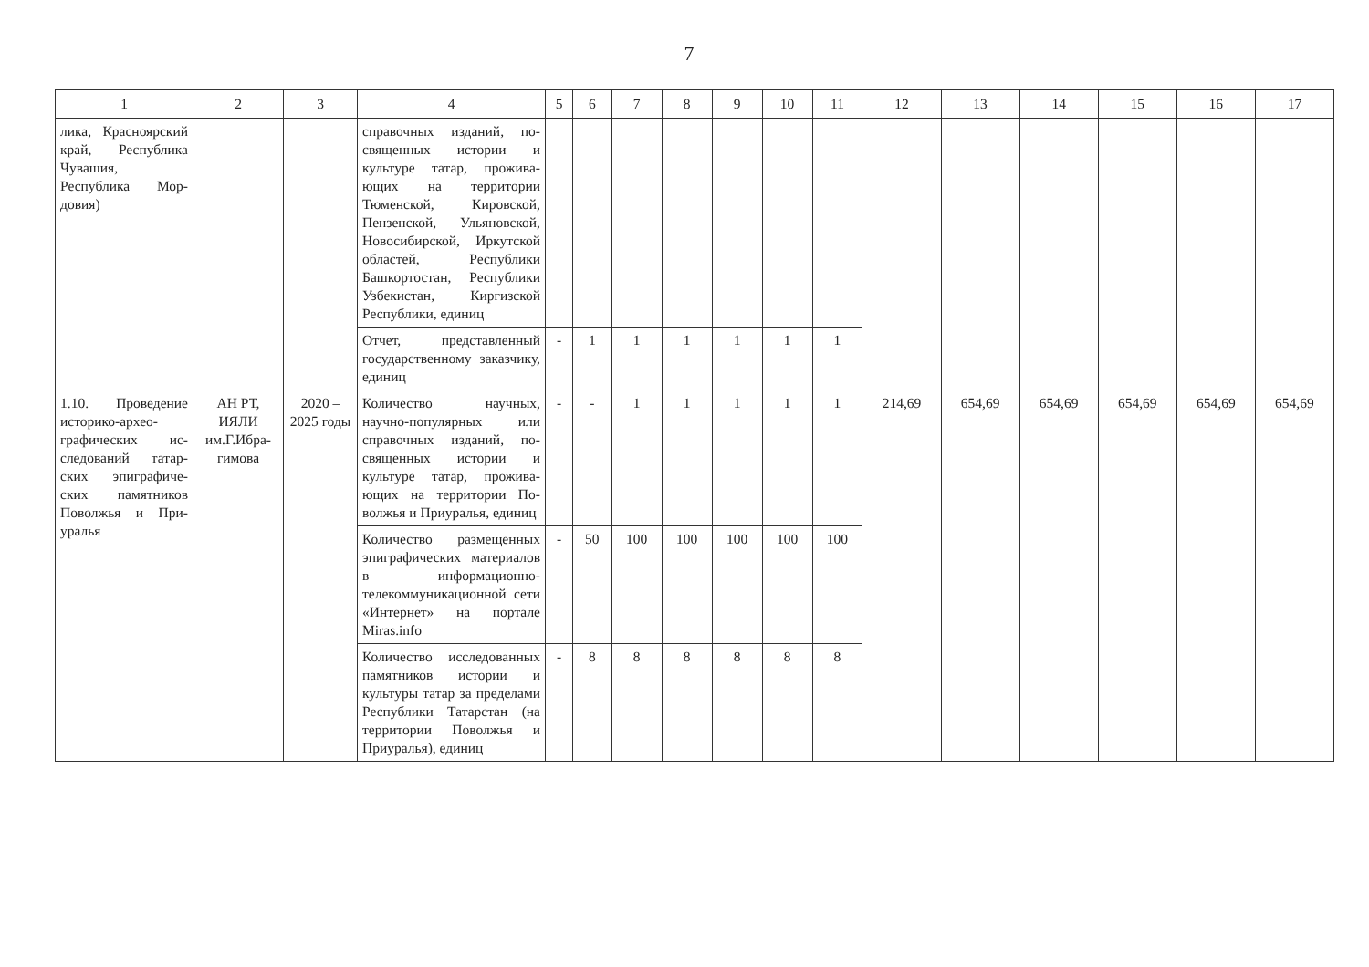7
| 1 | 2 | 3 | 4 | 5 | 6 | 7 | 8 | 9 | 10 | 11 | 12 | 13 | 14 | 15 | 16 | 17 |
| --- | --- | --- | --- | --- | --- | --- | --- | --- | --- | --- | --- | --- | --- | --- | --- | --- |
| лика, Краснояр­ский край, Рес­публика Чувашия, Республика Мор­довия) | | | справочных изданий, по­священных истории и культуре татар, прожива­ющих на территории Тюменской, Кировской, Пензенской, Ульянов­ской, Новосибирской, Иркутской областей, Рес­публики Башкортостан, Республики Узбекистан, Киргизской Республики, единиц | | | | | | | | | | | | | |
| | | | Отчет, представленный государственному заказ­чику, единиц | - | 1 | 1 | 1 | 1 | 1 | 1 | | | | | | |
| 1.10. Проведение историко-архео­графических ис­следований татар­ских эпиграфиче­ских памятников Поволжья и При­уралья | АН РТ, ИЯЛИ им.Г.Ибра­гимова | 2020 – 2025 годы | Количество научных, научно-популярных или справочных изданий, по­священных истории и культуре татар, прожива­ющих на территории По­волжья и Приуралья, еди­ниц | - | - | 1 | 1 | 1 | 1 | 1 | 214,69 | 654,69 | 654,69 | 654,69 | 654,69 | 654,69 |
| | | | Количество размещен­ных эпиграфических ма­териалов в информаци­онно-телекоммуникаци­онной сети «Интернет» на портале Miras.info | - | 50 | 100 | 100 | 100 | 100 | 100 | | | | | | |
| | | | Количество исследован­ных памятников истории и культуры татар за пре­делами Республики Та­тарстан (на территории Поволжья и Приуралья), единиц | - | 8 | 8 | 8 | 8 | 8 | 8 | | | | | | |